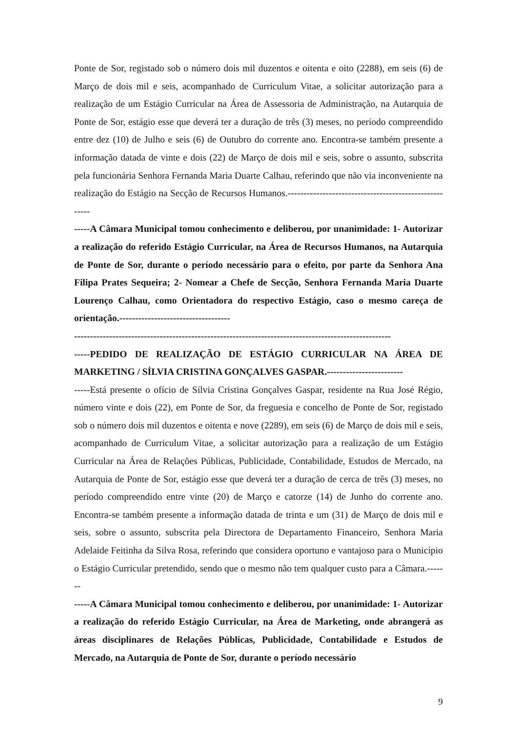Ponte de Sor, registado sob o número dois mil duzentos e oitenta e oito (2288), em seis (6) de Março de dois mil e seis, acompanhado de Curriculum Vitae, a solicitar autorização para a realização de um Estágio Curricular na Área de Assessoria de Administração, na Autarquia de Ponte de Sor, estágio esse que deverá ter a duração de três (3) meses, no período compreendido entre dez (10) de Julho e seis (6) de Outubro do corrente ano. Encontra-se também presente a informação datada de vinte e dois (22) de Março de dois mil e seis, sobre o assunto, subscrita pela funcionária Senhora Fernanda Maria Duarte Calhau, referindo que não via inconveniente na realização do Estágio na Secção de Recursos Humanos.------------------------------------------------------
-----A Câmara Municipal tomou conhecimento e deliberou, por unanimidade: 1- Autorizar a realização do referido Estágio Curricular, na Área de Recursos Humanos, na Autarquia de Ponte de Sor, durante o período necessário para o efeito, por parte da Senhora Ana Filipa Prates Sequeira; 2- Nomear a Chefe de Secção, Senhora Fernanda Maria Duarte Lourenço Calhau, como Orientadora do respectivo Estágio, caso o mesmo careça de orientação.-----------------------------------
----------------------------------------------------------------------------------------------------
-----PEDIDO DE REALIZAÇÃO DE ESTÁGIO CURRICULAR NA ÁREA DE MARKETING / SÍLVIA CRISTINA GONÇALVES GASPAR.------------------------
-----Está presente o ofício de Sílvia Cristina Gonçalves Gaspar, residente na Rua José Régio, número vinte e dois (22), em Ponte de Sor, da freguesia e concelho de Ponte de Sor, registado sob o número dois mil duzentos e oitenta e nove (2289), em seis (6) de Março de dois mil e seis, acompanhado de Curriculum Vitae, a solicitar autorização para a realização de um Estágio Curricular na Área de Relações Públicas, Publicidade, Contabilidade, Estudos de Mercado, na Autarquia de Ponte de Sor, estágio esse que deverá ter a duração de cerca de três (3) meses, no período compreendido entre vinte (20) de Março e catorze (14) de Junho do corrente ano. Encontra-se também presente a informação datada de trinta e um (31) de Março de dois mil e seis, sobre o assunto, subscrita pela Directora de Departamento Financeiro, Senhora Maria Adelaide Feitinha da Silva Rosa, referindo que considera oportuno e vantajoso para o Município o Estágio Curricular pretendido, sendo que o mesmo não tem qualquer custo para a Câmara.-------
-----A Câmara Municipal tomou conhecimento e deliberou, por unanimidade: 1- Autorizar a realização do referido Estágio Curricular, na Área de Marketing, onde abrangerá as áreas disciplinares de Relações Públicas, Publicidade, Contabilidade e Estudos de Mercado, na Autarquia de Ponte de Sor, durante o período necessário
9